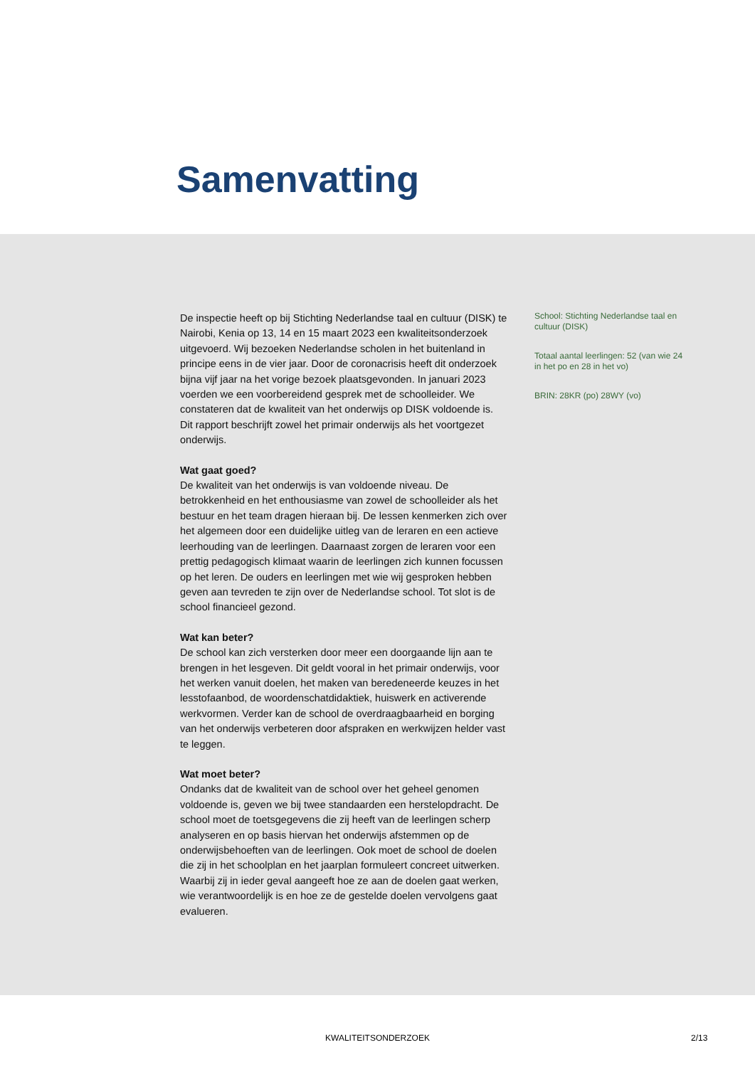Samenvatting
De inspectie heeft op bij Stichting Nederlandse taal en cultuur (DISK) te Nairobi, Kenia op 13, 14 en 15 maart 2023 een kwaliteitsonderzoek uitgevoerd. Wij bezoeken Nederlandse scholen in het buitenland in principe eens in de vier jaar. Door de coronacrisis heeft dit onderzoek bijna vijf jaar na het vorige bezoek plaatsgevonden. In januari 2023 voerden we een voorbereidend gesprek met de schoolleider. We constateren dat de kwaliteit van het onderwijs op DISK voldoende is. Dit rapport beschrijft zowel het primair onderwijs als het voortgezet onderwijs.
Wat gaat goed?
De kwaliteit van het onderwijs is van voldoende niveau. De betrokkenheid en het enthousiasme van zowel de schoolleider als het bestuur en het team dragen hieraan bij. De lessen kenmerken zich over het algemeen door een duidelijke uitleg van de leraren en een actieve leerhouding van de leerlingen. Daarnaast zorgen de leraren voor een prettig pedagogisch klimaat waarin de leerlingen zich kunnen focussen op het leren. De ouders en leerlingen met wie wij gesproken hebben geven aan tevreden te zijn over de Nederlandse school. Tot slot is de school financieel gezond.
Wat kan beter?
De school kan zich versterken door meer een doorgaande lijn aan te brengen in het lesgeven. Dit geldt vooral in het primair onderwijs, voor het werken vanuit doelen, het maken van beredeneerde keuzes in het lesstofaanbod, de woordenschatdidaktiek, huiswerk en activerende werkvormen. Verder kan de school de overdraagbaarheid en borging van het onderwijs verbeteren door afspraken en werkwijzen helder vast te leggen.
Wat moet beter?
Ondanks dat de kwaliteit van de school over het geheel genomen voldoende is, geven we bij twee standaarden een herstelopdracht. De school moet de toetsgegevens die zij heeft van de leerlingen scherp analyseren en op basis hiervan het onderwijs afstemmen op de onderwijsbehoeften van de leerlingen. Ook moet de school de doelen die zij in het schoolplan en het jaarplan formuleert concreet uitwerken. Waarbij zij in ieder geval aangeeft hoe ze aan de doelen gaat werken, wie verantwoordelijk is en hoe ze de gestelde doelen vervolgens gaat evalueren.
School: Stichting Nederlandse taal en cultuur (DISK)
Totaal aantal leerlingen: 52 (van wie 24 in het po en 28 in het vo)
BRIN: 28KR (po) 28WY (vo)
KWALITEITSONDERZOEK 2/13